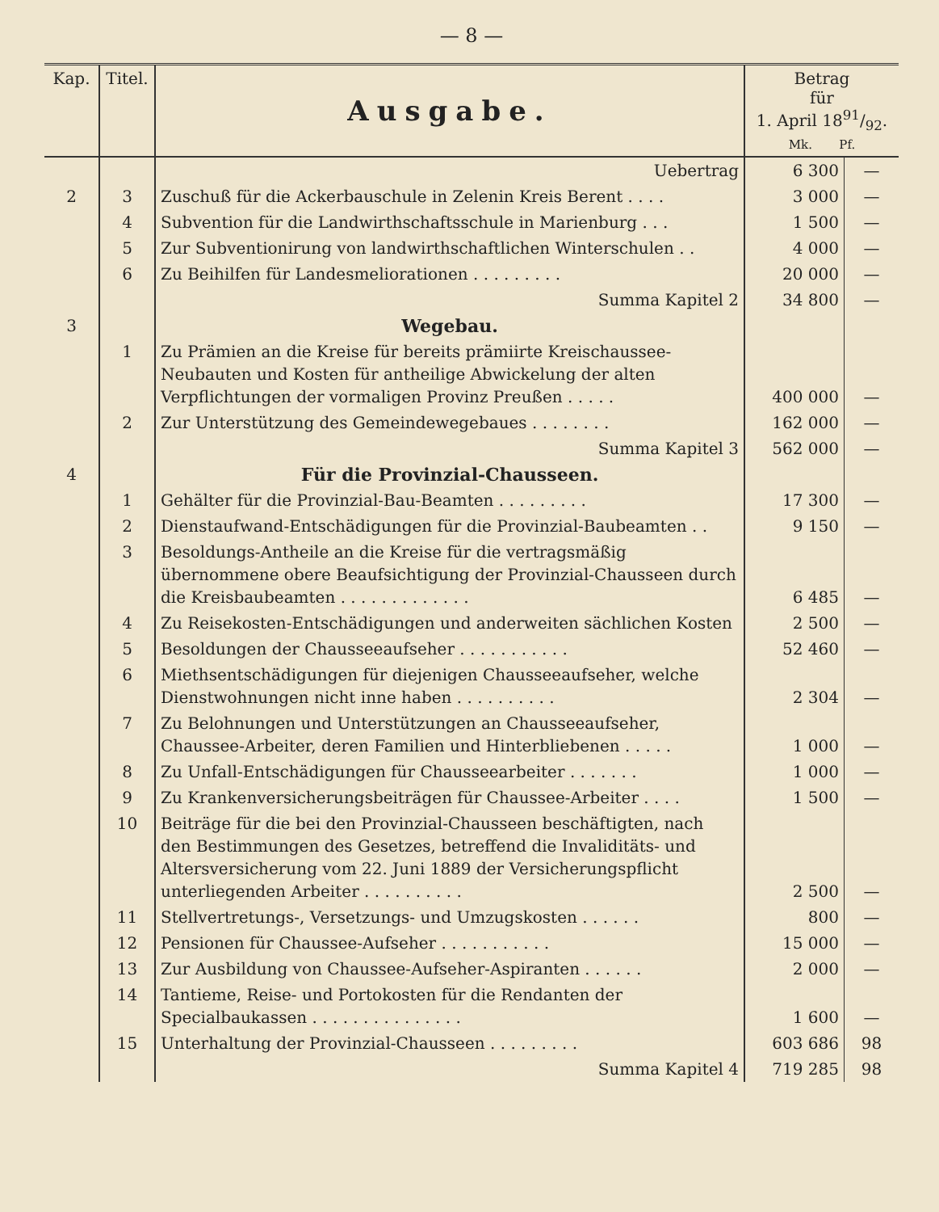— 8 —
| Kap. | Titel. | Ausgabe. | Betrag für 1. April 1891/92. Mk. Pf. | |
| --- | --- | --- | --- | --- |
| | | Uebertrag | 6 300 | — |
| 2 | 3 | Zuschuß für die Ackerbauschule in Zelenin Kreis Berent . . . . | 3 000 | — |
| | 4 | Subvention für die Landwirthschaftsschule in Marienburg . . . | 1 500 | — |
| | 5 | Zur Subventionirung von landwirthschaftlichen Winterschulen . . | 4 000 | — |
| | 6 | Zu Beihilfen für Landesmeliorationen . . . . . . . . . | 20 000 | — |
| | | Summa Kapitel 2 | 34 800 | — |
| 3 | | Wegebau. | | |
| | 1 | Zu Prämien an die Kreise für bereits prämiirte Kreischaussee-Neubauten und Kosten für antheilige Abwickelung der alten Verpflichtungen der vormaligen Provinz Preußen . . . . . | 400 000 | — |
| | 2 | Zur Unterstützung des Gemeindewegebaues . . . . . . . . | 162 000 | — |
| | | Summa Kapitel 3 | 562 000 | — |
| 4 | | Für die Provinzial-Chausseen. | | |
| | 1 | Gehälter für die Provinzial-Bau-Beamten . . . . . . . . . | 17 300 | — |
| | 2 | Dienstaufwand-Entschädigungen für die Provinzial-Baubeamten . . | 9 150 | — |
| | 3 | Besoldungs-Antheile an die Kreise für die vertragsmäßig übernommene obere Beaufsichtigung der Provinzial-Chausseen durch die Kreisbaubeamten . . . . . . . . . . . . . | 6 485 | — |
| | 4 | Zu Reisekosten-Entschädigungen und anderweiten sächlichen Kosten | 2 500 | — |
| | 5 | Besoldungen der Chausseeaufseher . . . . . . . . . . . | 52 460 | — |
| | 6 | Miethsentschädigungen für diejenigen Chausseeaufseher, welche Dienstwohnungen nicht inne haben . . . . . . . . . . | 2 304 | — |
| | 7 | Zu Belohnungen und Unterstützungen an Chausseeaufseher, Chaussee-Arbeiter, deren Familien und Hinterbliebenen . . . . . | 1 000 | — |
| | 8 | Zu Unfall-Entschädigungen für Chausseearbeiter . . . . . . . | 1 000 | — |
| | 9 | Zu Krankenversicherungsbeiträgen für Chaussee-Arbeiter . . . . | 1 500 | — |
| | 10 | Beiträge für die bei den Provinzial-Chausseen beschäftigten, nach den Bestimmungen des Gesetzes, betreffend die Invaliditäts- und Altersversicherung vom 22. Juni 1889 der Versicherungspflicht unterliegenden Arbeiter . . . . . . . . . . | 2 500 | — |
| | 11 | Stellvertretungs-, Versetzungs- und Umzugskosten . . . . . . | 800 | — |
| | 12 | Pensionen für Chaussee-Aufseher . . . . . . . . . . . | 15 000 | — |
| | 13 | Zur Ausbildung von Chaussee-Aufseher-Aspiranten . . . . . . | 2 000 | — |
| | 14 | Tantieme, Reise- und Portokosten für die Rendanten der Specialbaukassen . . . . . . . . . . . . . . . | 1 600 | — |
| | 15 | Unterhaltung der Provinzial-Chausseen . . . . . . . . . | 603 686 | 98 |
| | | Summa Kapitel 4 | 719 285 | 98 |